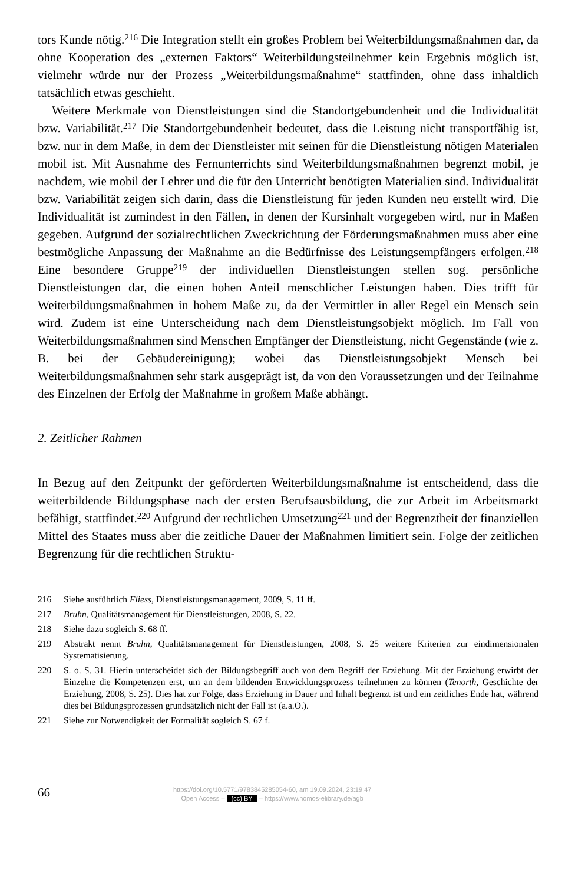tors Kunde nötig.<sup>216</sup> Die Integration stellt ein großes Problem bei Weiterbildungsmaß­nahmen dar, da ohne Kooperation des „externen Faktors“ Weiterbildungsteilnehmer kein Ergebnis möglich ist, vielmehr würde nur der Prozess „Weiterbildungsmaßnahme“ stattfinden, ohne dass inhaltlich tatsächlich etwas geschieht.
Weitere Merkmale von Dienstleistungen sind die Standortgebundenheit und die Indi­vidualität bzw. Variabilität.<sup>217</sup> Die Standortgebundenheit bedeutet, dass die Leistung nicht transportfähig ist, bzw. nur in dem Maße, in dem der Dienstleister mit seinen für die Dienstleistung nötigen Materialen mobil ist. Mit Ausnahme des Fernunterrichts sind Weiterbildungsmaßnahmen begrenzt mobil, je nachdem, wie mobil der Lehrer und die für den Unterricht benötigten Materialien sind. Individualität bzw. Variabilität zeigen sich darin, dass die Dienstleistung für jeden Kunden neu erstellt wird. Die Individualität ist zumindest in den Fällen, in denen der Kursinhalt vorgegeben wird, nur in Maßen gegeben. Aufgrund der sozialrechtlichen Zweckrichtung der Förderungsmaßnahmen muss aber eine bestmögliche Anpassung der Maßnahme an die Bedürfnisse des Leis­tungsempfängers erfolgen.<sup>218</sup> Eine besondere Gruppe<sup>219</sup> der individuellen Dienstleis­tungen stellen sog. persönliche Dienstleistungen dar, die einen hohen Anteil menschli­cher Leistungen haben. Dies trifft für Weiterbildungsmaßnahmen in hohem Maße zu, da der Vermittler in aller Regel ein Mensch sein wird. Zudem ist eine Unterscheidung nach dem Dienstleistungsobjekt möglich. Im Fall von Weiterbildungsmaßnahmen sind Men­schen Empfänger der Dienstleistung, nicht Gegenstände (wie z. B. bei der Gebäuderei­nigung); wobei das Dienstleistungsobjekt Mensch bei Weiterbildungsmaßnahmen sehr stark ausgeprägt ist, da von den Voraussetzungen und der Teilnahme des Einzelnen der Erfolg der Maßnahme in großem Maße abhängt.
2. Zeitlicher Rahmen
In Bezug auf den Zeitpunkt der geförderten Weiterbildungsmaßnahme ist entscheidend, dass die weiterbildende Bildungsphase nach der ersten Berufsausbildung, die zur Arbeit im Arbeitsmarkt befähigt, stattfindet.<sup>220</sup> Aufgrund der rechtlichen Umsetzung<sup>221</sup> und der Begrenztheit der finanziellen Mittel des Staates muss aber die zeitliche Dauer der Maßnahmen limitiert sein. Folge der zeitlichen Begrenzung für die rechtlichen Struktu-
216 Siehe ausführlich Fliess, Dienstleistungsmanagement, 2009, S. 11 ff.
217 Bruhn, Qualitätsmanagement für Dienstleistungen, 2008, S. 22.
218 Siehe dazu sogleich S. 68 ff.
219 Abstrakt nennt Bruhn, Qualitätsmanagement für Dienstleistungen, 2008, S. 25 weitere Kriterien zur eindimensionalen Systematisierung.
220 S. o. S. 31. Hierin unterscheidet sich der Bildungsbegriff auch von dem Begriff der Erziehung. Mit der Erziehung erwirbt der Einzelne die Kompetenzen erst, um an dem bildenden Entwicklungspro­zess teilnehmen zu können (Tenorth, Geschichte der Erziehung, 2008, S. 25). Dies hat zur Folge, dass Erziehung in Dauer und Inhalt begrenzt ist und ein zeitliches Ende hat, während dies bei Bil­dungsprozessen grundsätzlich nicht der Fall ist (a.a.O.).
221 Siehe zur Notwendigkeit der Formalität sogleich S. 67 f.
66
https://doi.org/10.5771/9783845285054-60, am 19.09.2024, 23:19:47
Open Access – (cc) BY – https://www.nomos-elibrary.de/agb